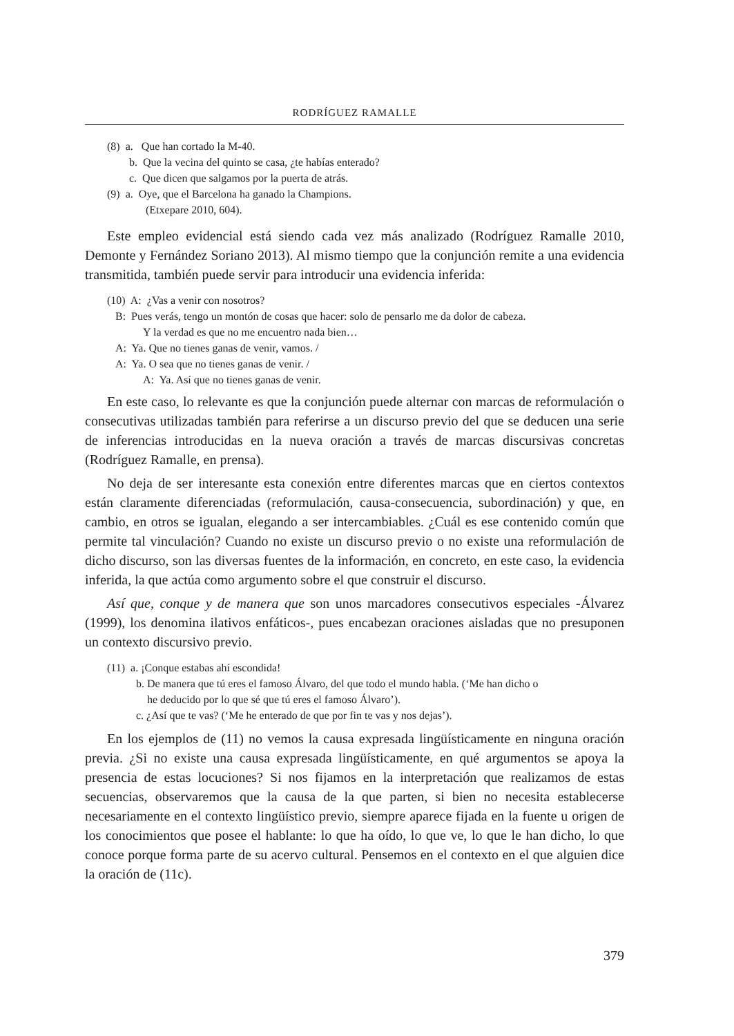RODRÍGUEZ RAMALLE
(8) a. Que han cortado la M-40.
b. Que la vecina del quinto se casa, ¿te habías enterado?
c. Que dicen que salgamos por la puerta de atrás.
(9) a. Oye, que el Barcelona ha ganado la Champions.
(Etxepare 2010, 604).
Este empleo evidencial está siendo cada vez más analizado (Rodríguez Ramalle 2010, Demonte y Fernández Soriano 2013). Al mismo tiempo que la conjunción remite a una evidencia transmitida, también puede servir para introducir una evidencia inferida:
(10) A: ¿Vas a venir con nosotros?
B: Pues verás, tengo un montón de cosas que hacer: solo de pensarlo me da dolor de cabeza.
Y la verdad es que no me encuentro nada bien…
A: Ya. Que no tienes ganas de venir, vamos. /
A: Ya. O sea que no tienes ganas de venir. /
A: Ya. Así que no tienes ganas de venir.
En este caso, lo relevante es que la conjunción puede alternar con marcas de reformulación o consecutivas utilizadas también para referirse a un discurso previo del que se deducen una serie de inferencias introducidas en la nueva oración a través de marcas discursivas concretas (Rodríguez Ramalle, en prensa).
No deja de ser interesante esta conexión entre diferentes marcas que en ciertos contextos están claramente diferenciadas (reformulación, causa-consecuencia, subordinación) y que, en cambio, en otros se igualan, elegando a ser intercambiables. ¿Cuál es ese contenido común que permite tal vinculación? Cuando no existe un discurso previo o no existe una reformulación de dicho discurso, son las diversas fuentes de la información, en concreto, en este caso, la evidencia inferida, la que actúa como argumento sobre el que construir el discurso.
Así que, conque y de manera que son unos marcadores consecutivos especiales -Álvarez (1999), los denomina ilativos enfáticos-, pues encabezan oraciones aisladas que no presuponen un contexto discursivo previo.
(11) a. ¡Conque estabas ahí escondida!
b. De manera que tú eres el famoso Álvaro, del que todo el mundo habla. (‘Me han dicho o
he deducido por lo que sé que tú eres el famoso Álvaro’).
c. ¿Así que te vas? (‘Me he enterado de que por fin te vas y nos dejas’).
En los ejemplos de (11) no vemos la causa expresada lingüísticamente en ninguna oración previa. ¿Si no existe una causa expresada lingüísticamente, en qué argumentos se apoya la presencia de estas locuciones? Si nos fijamos en la interpretación que realizamos de estas secuencias, observaremos que la causa de la que parten, si bien no necesita establecerse necesariamente en el contexto lingüístico previo, siempre aparece fijada en la fuente u origen de los conocimientos que posee el hablante: lo que ha oído, lo que ve, lo que le han dicho, lo que conoce porque forma parte de su acervo cultural. Pensemos en el contexto en el que alguien dice la oración de (11c).
379